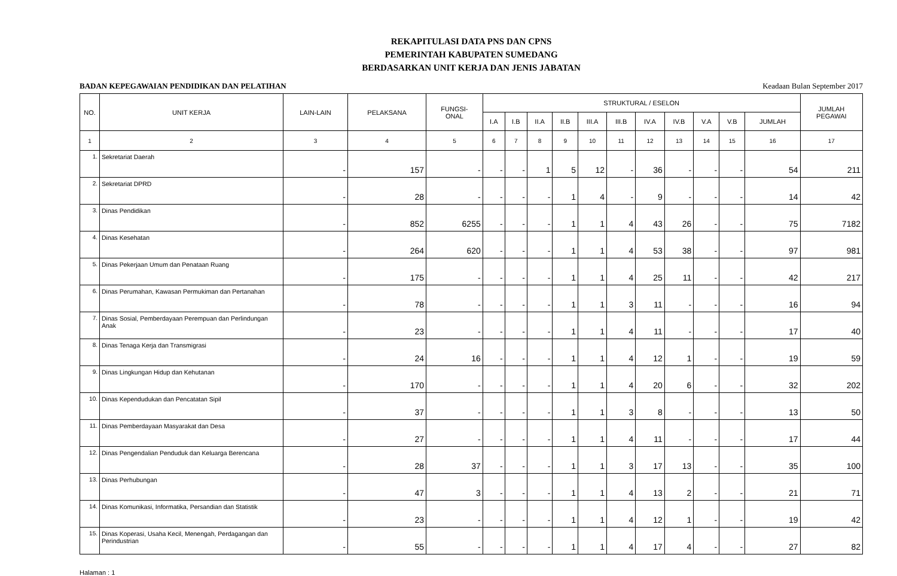REKAPITULASI DATA PNS DAN CPNS
PEMERINTAH KABUPATEN SUMEDANG
BERDASARKAN UNIT KERJA DAN JENIS JABATAN
BADAN KEPEGAWAIAN PENDIDIKAN DAN PELATIHAN Keadaan Bulan September 2017
| NO. | UNIT KERJA | LAIN-LAIN | PELAKSANA | FUNGSI- ONAL | STRUKTURAL / ESELON | | | | | | | | | | | JUMLAH PEGAWAI |
| --- | --- | --- | --- | --- | --- | --- | --- | --- | --- | --- | --- | --- | --- | --- | --- | --- |
| | | | | | I.A | I.B | II.A | II.B | III.A | III.B | IV.A | IV.B | V.A | V.B | JUMLAH | |
| 1 | 2 | 3 | 4 | 5 | 6 | 7 | 8 | 9 | 10 | 11 | 12 | 13 | 14 | 15 | 16 | 17 |
| 1. | Sekretariat Daerah | - | 157 | - | - | - | 1 | 5 | 12 | - | 36 | - | - | - | 54 | 211 |
| 2. | Sekretariat DPRD | - | 28 | - | - | - | - | 1 | 4 | - | 9 | - | - | - | 14 | 42 |
| 3. | Dinas Pendidikan | - | 852 | 6255 | - | - | - | 1 | 1 | 4 | 43 | 26 | - | - | 75 | 7182 |
| 4. | Dinas Kesehatan | - | 264 | 620 | - | - | - | 1 | 1 | 4 | 53 | 38 | - | - | 97 | 981 |
| 5. | Dinas Pekerjaan Umum dan Penataan Ruang | - | 175 | - | - | - | - | 1 | 1 | 4 | 25 | 11 | - | - | 42 | 217 |
| 6. | Dinas Perumahan, Kawasan Permukiman dan Pertanahan | - | 78 | - | - | - | - | 1 | 1 | 3 | 11 | - | - | - | 16 | 94 |
| 7. | Dinas Sosial, Pemberdayaan Perempuan dan Perlindungan Anak | - | 23 | - | - | - | - | 1 | 1 | 4 | 11 | - | - | - | 17 | 40 |
| 8. | Dinas Tenaga Kerja dan Transmigrasi | - | 24 | 16 | - | - | - | 1 | 1 | 4 | 12 | 1 | - | - | 19 | 59 |
| 9. | Dinas Lingkungan Hidup dan Kehutanan | - | 170 | - | - | - | - | 1 | 1 | 4 | 20 | 6 | - | - | 32 | 202 |
| 10. | Dinas Kependudukan dan Pencatatan Sipil | - | 37 | - | - | - | - | 1 | 1 | 3 | 8 | - | - | - | 13 | 50 |
| 11. | Dinas Pemberdayaan Masyarakat dan Desa | - | 27 | - | - | - | - | 1 | 1 | 4 | 11 | - | - | - | 17 | 44 |
| 12. | Dinas Pengendalian Penduduk dan Keluarga Berencana | - | 28 | 37 | - | - | - | 1 | 1 | 3 | 17 | 13 | - | - | 35 | 100 |
| 13. | Dinas Perhubungan | - | 47 | 3 | - | - | - | 1 | 1 | 4 | 13 | 2 | - | - | 21 | 71 |
| 14. | Dinas Komunikasi, Informatika, Persandian dan Statistik | - | 23 | - | - | - | - | 1 | 1 | 4 | 12 | 1 | - | - | 19 | 42 |
| 15. | Dinas Koperasi, Usaha Kecil, Menengah, Perdagangan dan Perindustrian | - | 55 | - | - | - | - | 1 | 1 | 4 | 17 | 4 | - | - | 27 | 82 |
Halaman : 1